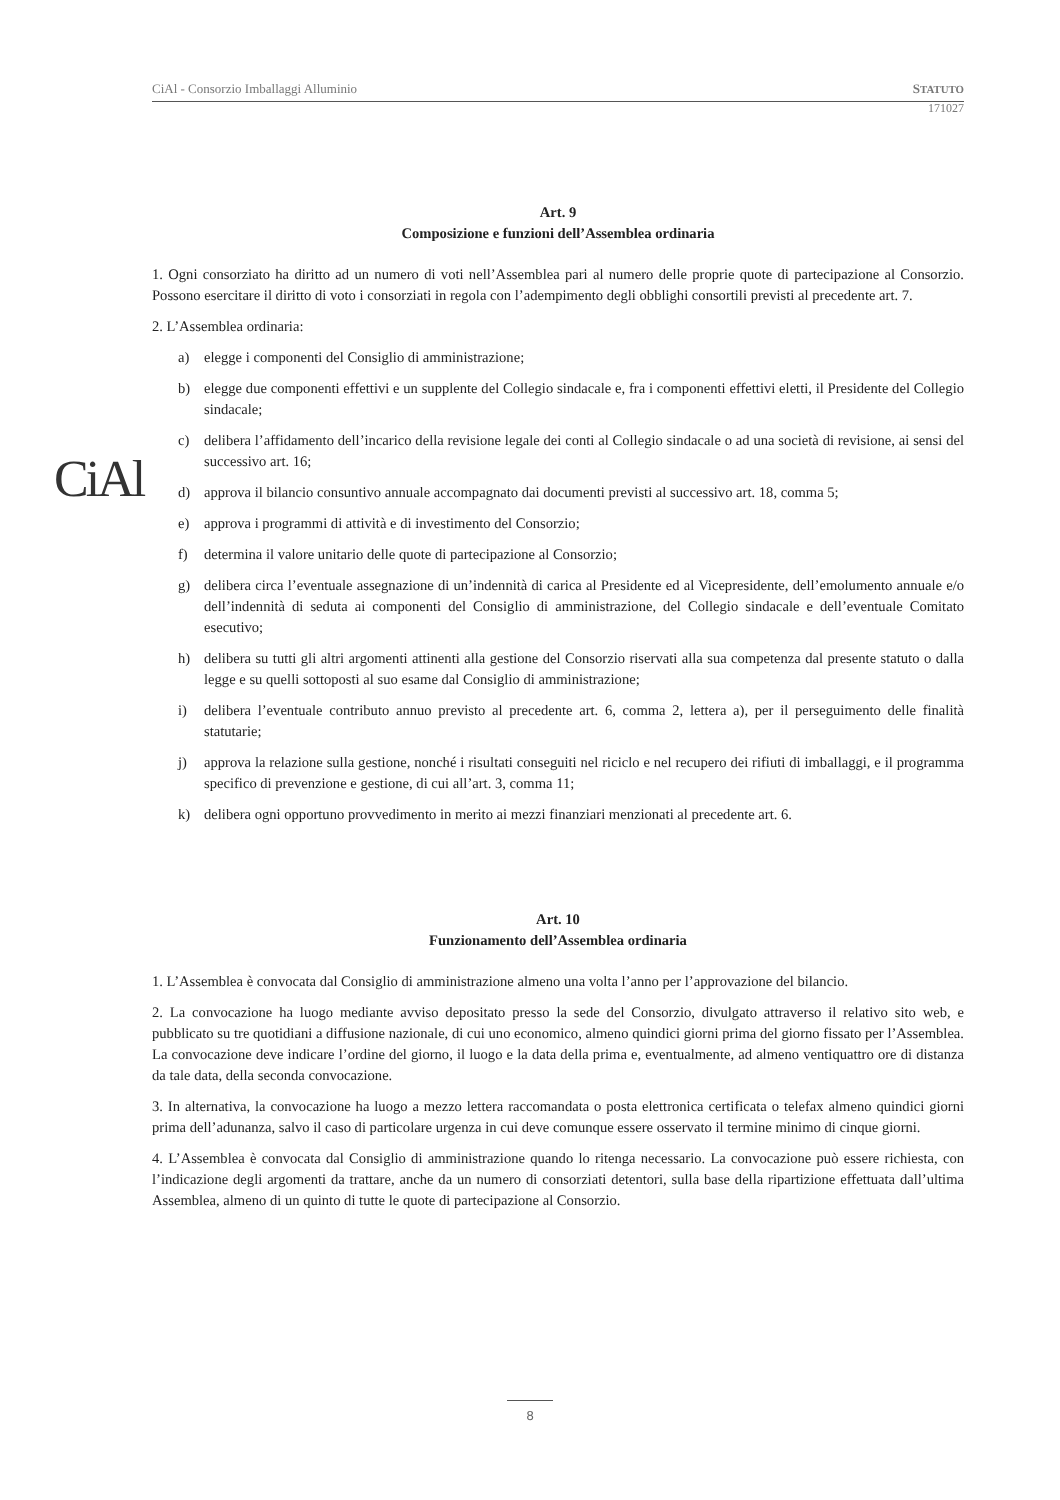CiAl - Consorzio Imballaggi Alluminio STATUTO
171027
CiAl
Art. 9
Composizione e funzioni dell’Assemblea ordinaria
1. Ogni consorziato ha diritto ad un numero di voti nell’Assemblea pari al numero delle proprie quote di partecipazione al Consorzio. Possono esercitare il diritto di voto i consorziati in regola con l’adempimento degli obblighi consortili previsti al precedente art. 7.
2. L’Assemblea ordinaria:
a) elegge i componenti del Consiglio di amministrazione;
b) elegge due componenti effettivi e un supplente del Collegio sindacale e, fra i componenti effettivi eletti, il Presidente del Collegio sindacale;
c) delibera l’affidamento dell’incarico della revisione legale dei conti al Collegio sindacale o ad una società di revisione, ai sensi del successivo art. 16;
d) approva il bilancio consuntivo annuale accompagnato dai documenti previsti al successivo art. 18, comma 5;
e) approva i programmi di attività e di investimento del Consorzio;
f) determina il valore unitario delle quote di partecipazione al Consorzio;
g) delibera circa l’eventuale assegnazione di un’indennità di carica al Presidente ed al Vicepresidente, dell’emolumento annuale e/o dell’indennità di seduta ai componenti del Consiglio di amministrazione, del Collegio sindacale e dell’eventuale Comitato esecutivo;
h) delibera su tutti gli altri argomenti attinenti alla gestione del Consorzio riservati alla sua competenza dal presente statuto o dalla legge e su quelli sottoposti al suo esame dal Consiglio di amministrazione;
i) delibera l’eventuale contributo annuo previsto al precedente art. 6, comma 2, lettera a), per il perseguimento delle finalità statutarie;
j) approva la relazione sulla gestione, nonché i risultati conseguiti nel riciclo e nel recupero dei rifiuti di imballaggi, e il programma specifico di prevenzione e gestione, di cui all’art. 3, comma 11;
k) delibera ogni opportuno provvedimento in merito ai mezzi finanziari menzionati al precedente art. 6.
Art. 10
Funzionamento dell’Assemblea ordinaria
1. L’Assemblea è convocata dal Consiglio di amministrazione almeno una volta l’anno per l’approvazione del bilancio.
2. La convocazione ha luogo mediante avviso depositato presso la sede del Consorzio, divulgato attraverso il relativo sito web, e pubblicato su tre quotidiani a diffusione nazionale, di cui uno economico, almeno quindici giorni prima del giorno fissato per l’Assemblea. La convocazione deve indicare l’ordine del giorno, il luogo e la data della prima e, eventualmente, ad almeno ventiquattro ore di distanza da tale data, della seconda convocazione.
3. In alternativa, la convocazione ha luogo a mezzo lettera raccomandata o posta elettronica certificata o telefax almeno quindici giorni prima dell’adunanza, salvo il caso di particolare urgenza in cui deve comunque essere osservato il termine minimo di cinque giorni.
4. L’Assemblea è convocata dal Consiglio di amministrazione quando lo ritenga necessario. La convocazione può essere richiesta, con l’indicazione degli argomenti da trattare, anche da un numero di consorziati detentori, sulla base della ripartizione effettuata dall’ultima Assemblea, almeno di un quinto di tutte le quote di partecipazione al Consorzio.
8